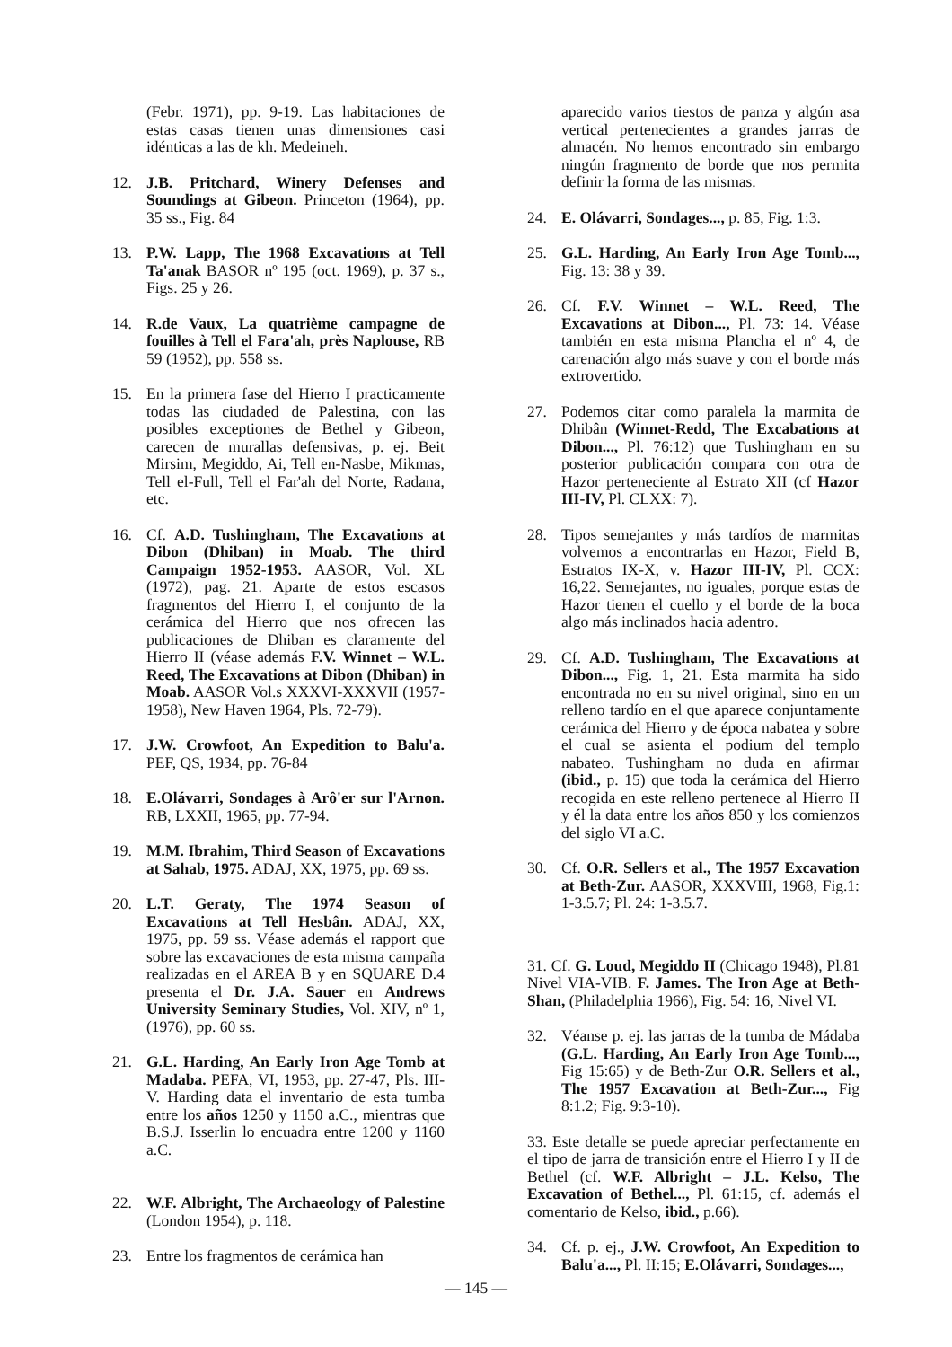(Febr. 1971), pp. 9-19. Las habitaciones de estas casas tienen unas dimensiones casi idénticas a las de kh. Medeineh.
12. J.B. Pritchard, Winery Defenses and Soundings at Gibeon. Princeton (1964), pp. 35 ss., Fig. 84
13. P.W. Lapp, The 1968 Excavations at Tell Ta'anak BASOR nº 195 (oct. 1969), p. 37 s., Figs. 25 y 26.
14. R.de Vaux, La quatrième campagne de fouilles à Tell el Fara'ah, près Naplouse, RB 59 (1952), pp. 558 ss.
15. En la primera fase del Hierro I practicamente todas las ciudaded de Palestina, con las posibles exceptiones de Bethel y Gibeon, carecen de murallas defensivas, p. ej. Beit Mirsim, Megiddo, Ai, Tell en-Nasbe, Mikmas, Tell el-Full, Tell el Far'ah del Norte, Radana, etc.
16. Cf. A.D. Tushingham, The Excavations at Dibon (Dhiban) in Moab. The third Campaign 1952-1953. AASOR, Vol. XL (1972), pag. 21. Aparte de estos escasos fragmentos del Hierro I, el conjunto de la cerámica del Hierro que nos ofrecen las publicaciones de Dhiban es claramente del Hierro II (véase además F.V. Winnet – W.L. Reed, The Excavations at Dibon (Dhiban) in Moab. AASOR Vol.s XXXVI-XXXVII (1957-1958), New Haven 1964, Pls. 72-79).
17. J.W. Crowfoot, An Expedition to Balu'a. PEF, QS, 1934, pp. 76-84
18. E.Olávarri, Sondages à Arô'er sur l'Arnon. RB, LXXII, 1965, pp. 77-94.
19. M.M. Ibrahim, Third Season of Excavations at Sahab, 1975. ADAJ, XX, 1975, pp. 69 ss.
20. L.T. Geraty, The 1974 Season of Excavations at Tell Hesbân. ADAJ, XX, 1975, pp. 59 ss. Véase además el rapport que sobre las excavaciones de esta misma campaña realizadas en el AREA B y en SQUARE D.4 presenta el Dr. J.A. Sauer en Andrews University Seminary Studies, Vol. XIV, nº 1, (1976), pp. 60 ss.
21. G.L. Harding, An Early Iron Age Tomb at Madaba. PEFA, VI, 1953, pp. 27-47, Pls. III-V. Harding data el inventario de esta tumba entre los años 1250 y 1150 a.C., mientras que B.S.J. Isserlin lo encuadra entre 1200 y 1160 a.C.
22. W.F. Albright, The Archaeology of Palestine (London 1954), p. 118.
23. Entre los fragmentos de cerámica han
aparecido varios tiestos de panza y algún asa vertical pertenecientes a grandes jarras de almacén. No hemos encontrado sin embargo ningún fragmento de borde que nos permita definir la forma de las mismas.
24. E. Olávarri, Sondages..., p. 85, Fig. 1:3.
25. G.L. Harding, An Early Iron Age Tomb..., Fig. 13: 38 y 39.
26. Cf. F.V. Winnet – W.L. Reed, The Excavations at Dibon..., Pl. 73: 14. Véase también en esta misma Plancha el nº 4, de carenación algo más suave y con el borde más extrovertido.
27. Podemos citar como paralela la marmita de Dhibân (Winnet-Redd, The Excabations at Dibon..., Pl. 76:12) que Tushingham en su posterior publicación compara con otra de Hazor perteneciente al Estrato XII (cf Hazor III-IV, Pl. CLXX: 7).
28. Tipos semejantes y más tardíos de marmitas volvemos a encontrarlas en Hazor, Field B, Estratos IX-X, v. Hazor III-IV, Pl. CCX: 16,22. Semejantes, no iguales, porque estas de Hazor tienen el cuello y el borde de la boca algo más inclinados hacia adentro.
29. Cf. A.D. Tushingham, The Excavations at Dibon..., Fig. 1, 21. Esta marmita ha sido encontrada no en su nivel original, sino en un relleno tardío en el que aparece conjuntamente cerámica del Hierro y de época nabatea y sobre el cual se asienta el podium del templo nabateo. Tushingham no duda en afirmar (ibid., p. 15) que toda la cerámica del Hierro recogida en este relleno pertenece al Hierro II y él la data entre los años 850 y los comienzos del siglo VI a.C.
30. Cf. O.R. Sellers et al., The 1957 Excavation at Beth-Zur. AASOR, XXXVIII, 1968, Fig.1: 1-3.5.7; Pl. 24: 1-3.5.7.
31. Cf. G. Loud, Megiddo II (Chicago 1948), Pl.81 Nivel VIA-VIB. F. James. The Iron Age at Beth-Shan, (Philadelphia 1966), Fig. 54: 16, Nivel VI.
32. Véanse p. ej. las jarras de la tumba de Mádaba (G.L. Harding, An Early Iron Age Tomb..., Fig 15:65) y de Beth-Zur O.R. Sellers et al., The 1957 Excavation at Beth-Zur..., Fig 8:1.2; Fig. 9:3-10).
33. Este detalle se puede apreciar perfectamente en el tipo de jarra de transición entre el Hierro I y II de Bethel (cf. W.F. Albright – J.L. Kelso, The Excavation of Bethel..., Pl. 61:15, cf. además el comentario de Kelso, ibid., p.66).
34. Cf. p. ej., J.W. Crowfoot, An Expedition to Balu'a..., Pl. II:15; E.Olávarri, Sondages...,
— 145 —